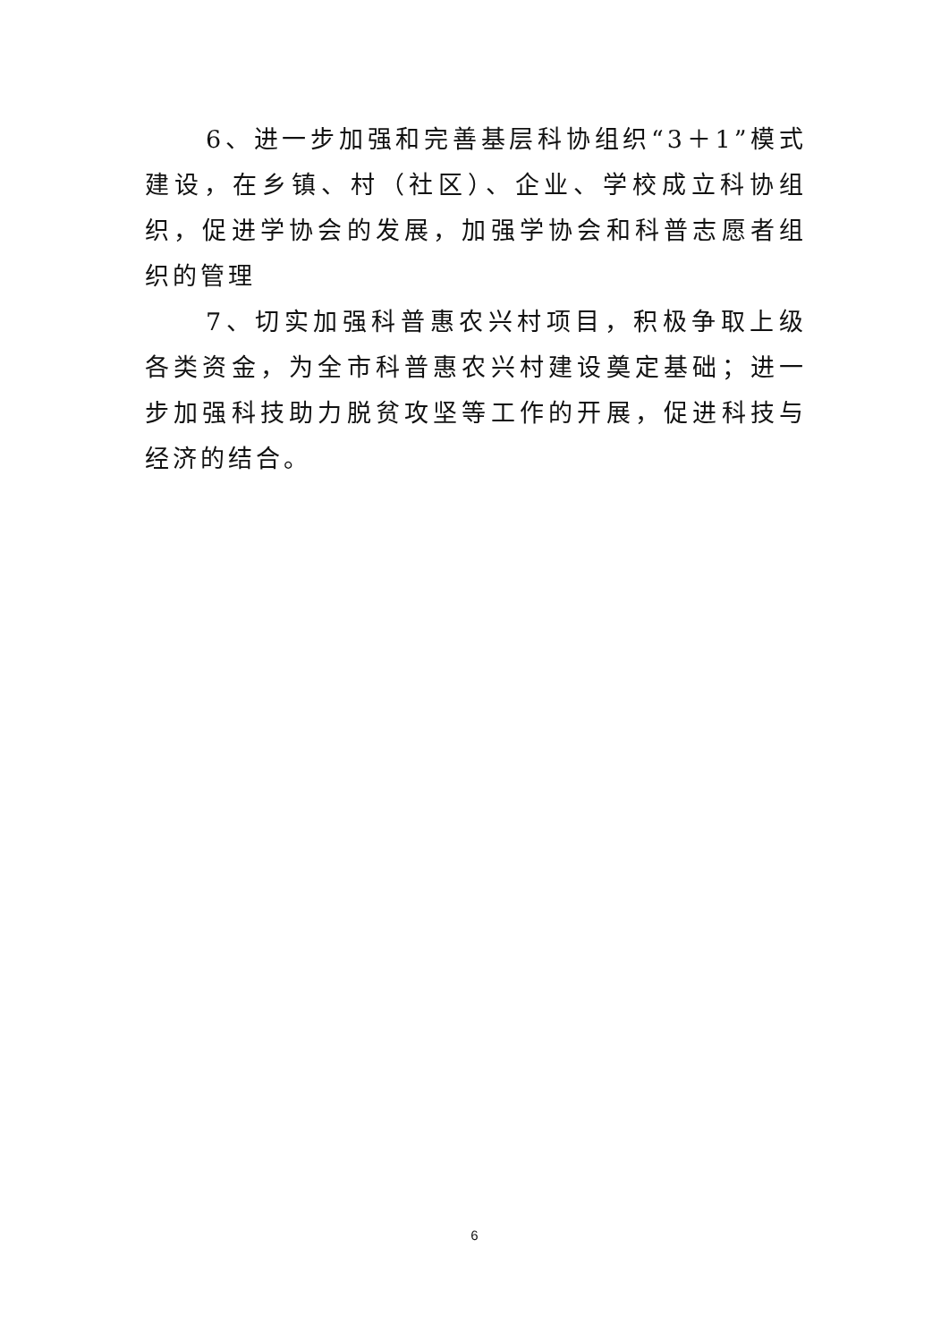6、进一步加强和完善基层科协组织“3＋1”模式建设，在乡镇、村（社区）、企业、学校成立科协组织，促进学协会的发展，加强学协会和科普志愿者组织的管理
7、切实加强科普惠农兴村项目，积极争取上级各类资金，为全市科普惠农兴村建设奠定基础；进一步加强科技助力脱贫攻坚等工作的开展，促进科技与经济的结合。
6